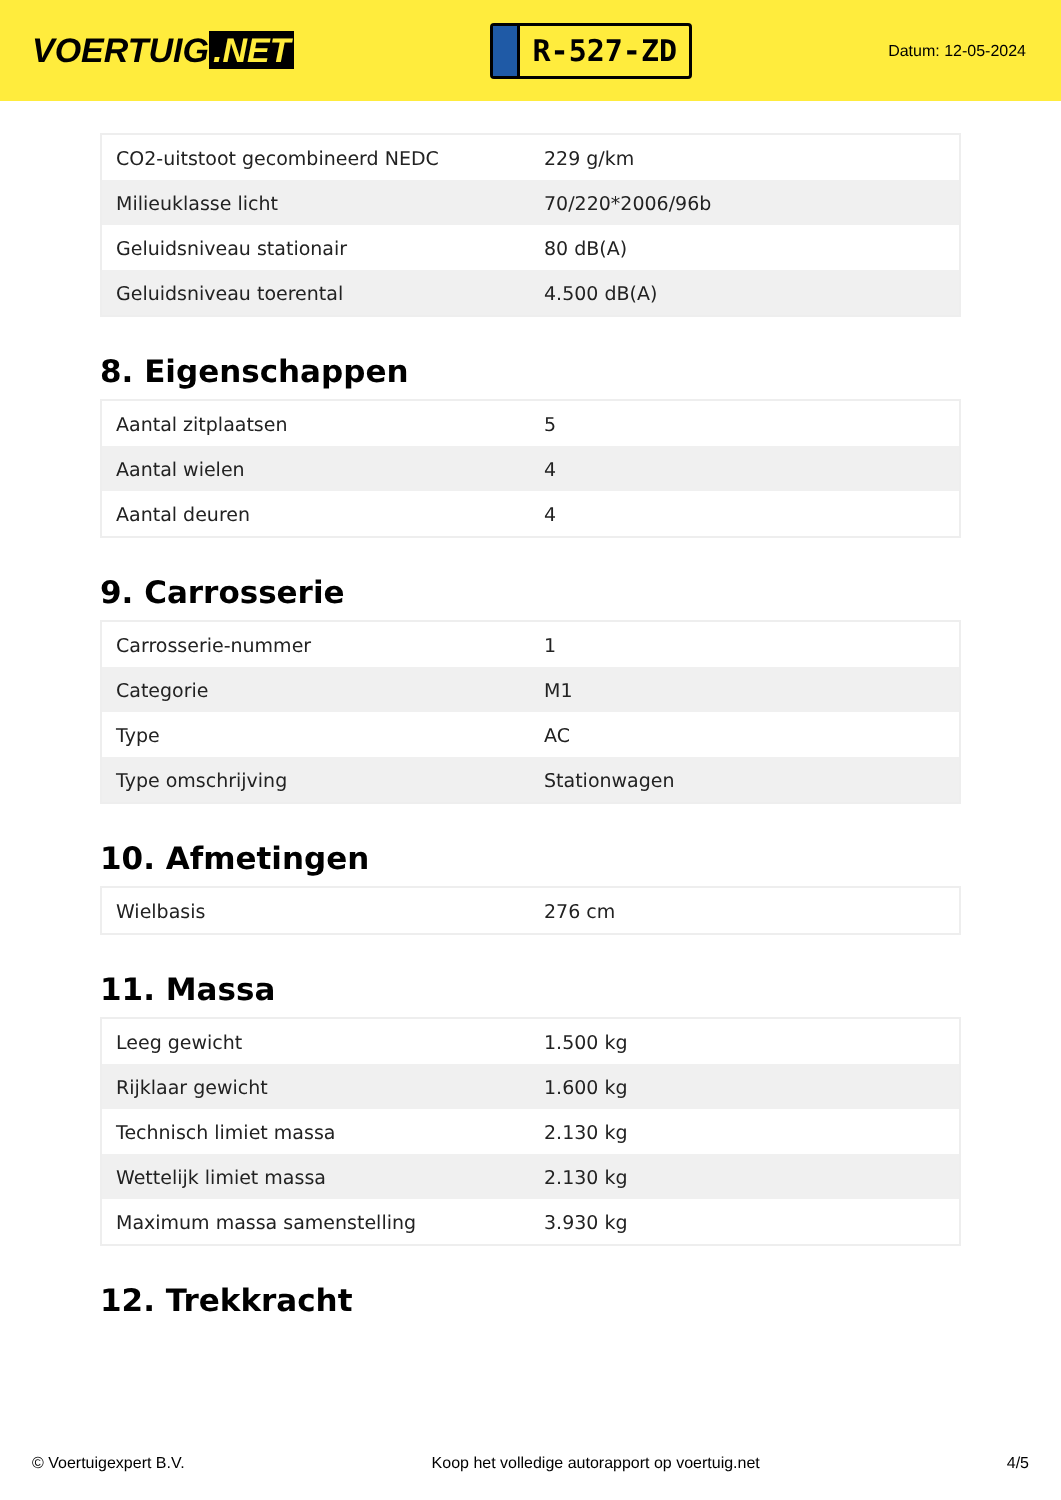VOERTUIG.NET
R-527-ZD
Datum: 12-05-2024
| CO2-uitstoot gecombineerd NEDC | 229 g/km |
| Milieuklasse licht | 70/220*2006/96b |
| Geluidsniveau stationair | 80 dB(A) |
| Geluidsniveau toerental | 4.500 dB(A) |
8. Eigenschappen
| Aantal zitplaatsen | 5 |
| Aantal wielen | 4 |
| Aantal deuren | 4 |
9. Carrosserie
| Carrosserie-nummer | 1 |
| Categorie | M1 |
| Type | AC |
| Type omschrijving | Stationwagen |
10. Afmetingen
| Wielbasis | 276 cm |
11. Massa
| Leeg gewicht | 1.500 kg |
| Rijklaar gewicht | 1.600 kg |
| Technisch limiet massa | 2.130 kg |
| Wettelijk limiet massa | 2.130 kg |
| Maximum massa samenstelling | 3.930 kg |
12. Trekkracht
© Voertuigexpert B.V. Koop het volledige autorapport op voertuig.net 4/5